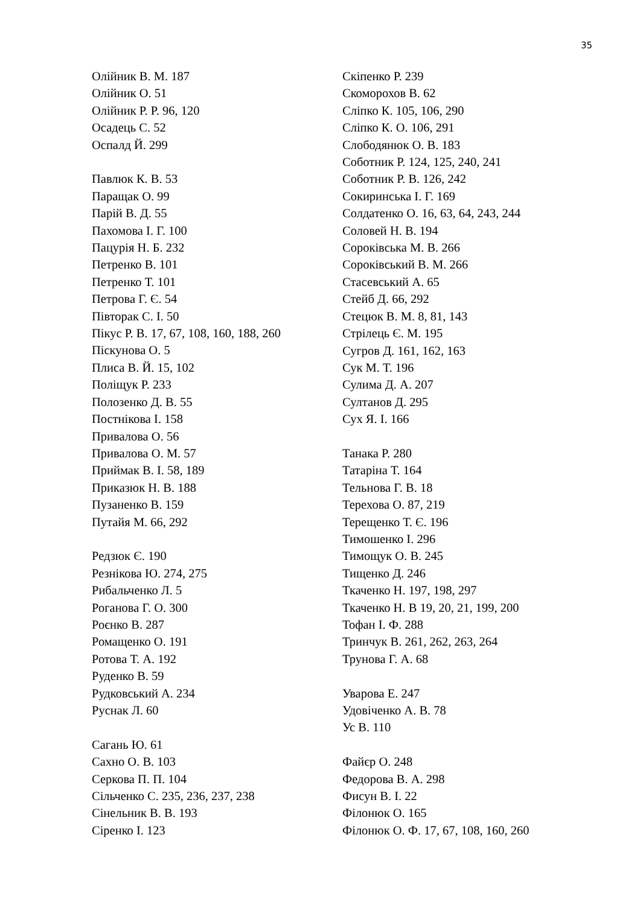35
Олійник В. М. 187
Олійник О. 51
Олійник Р. Р. 96, 120
Осадець С. 52
Оспалд Й. 299
Павлюк К. В. 53
Паращак О. 99
Парій В. Д. 55
Пахомова І. Г. 100
Пацурія Н. Б. 232
Петренко В. 101
Петренко Т. 101
Петрова Г. Є. 54
Півторак С. І. 50
Пікус Р. В. 17, 67, 108, 160, 188, 260
Піскунова О. 5
Плиса В. Й. 15, 102
Поліщук Р. 233
Полозенко Д. В. 55
Постнікова І. 158
Привалова О. 56
Привалова О. М. 57
Приймак В. І. 58, 189
Приказюк Н. В. 188
Пузаненко В. 159
Путайя М. 66, 292
Редзюк Є. 190
Резнікова Ю. 274, 275
Рибальченко Л. 5
Роганова Г. О. 300
Роєнко В. 287
Ромащенко О. 191
Ротова Т. А. 192
Руденко В. 59
Рудковський А. 234
Руснак Л. 60
Сагань Ю. 61
Сахно О. В. 103
Серкова П. П. 104
Сільченко С. 235, 236, 237, 238
Сінельник В. В. 193
Сіренко І. 123
Скіпенко Р. 239
Скоморохов В. 62
Сліпко К. 105, 106, 290
Сліпко К. О. 106, 291
Слободянюк О. В. 183
Соботник Р. 124, 125, 240, 241
Соботник Р. В. 126, 242
Сокиринська І. Г. 169
Солдатенко О. 16, 63, 64, 243, 244
Соловей Н. В. 194
Сороківська М. В. 266
Сороківський В. М. 266
Стасевський А. 65
Стейб Д. 66, 292
Стецюк В. М. 8, 81, 143
Стрілець Є. М. 195
Сугров Д. 161, 162, 163
Сук М. Т. 196
Сулима Д. А. 207
Султанов Д. 295
Сух Я. І. 166
Танака Р. 280
Татаріна Т. 164
Тельнова Г. В. 18
Терехова О. 87, 219
Терещенко Т. Є. 196
Тимошенко І. 296
Тимощук О. В. 245
Тищенко Д. 246
Ткаченко Н. 197, 198, 297
Ткаченко Н. В 19, 20, 21, 199, 200
Тофан І. Ф. 288
Тринчук В. 261, 262, 263, 264
Трунова Г. А. 68
Уварова Е. 247
Удовіченко А. В. 78
Ус В. 110
Файєр О. 248
Федорова В. А. 298
Фисун В. І. 22
Філонюк О. 165
Філонюк О. Ф. 17, 67, 108, 160, 260